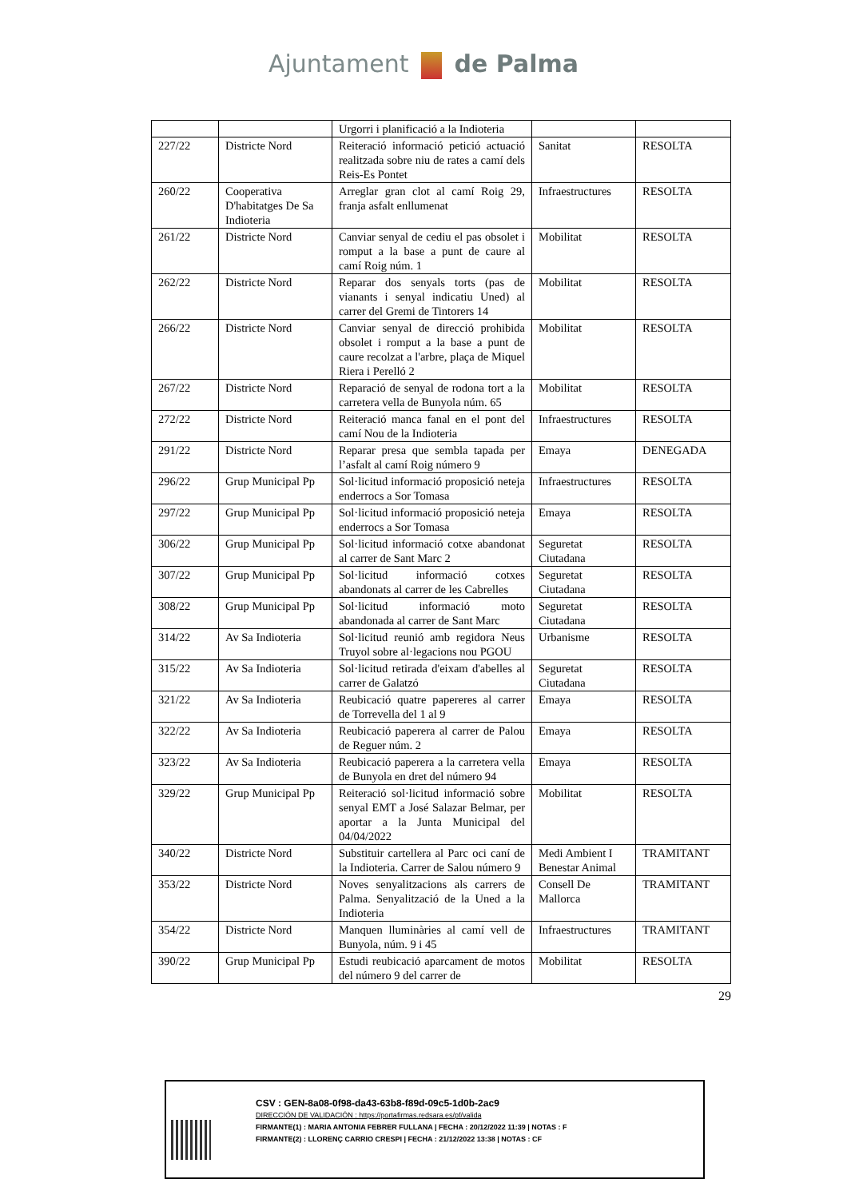Ajuntament de Palma
| | | Urgorri i planificació a la Indioteria | | |
| 227/22 | Districte Nord | Reiteració informació petició actuació realitzada sobre niu de rates a camí dels Reis-Es Pontet | Sanitat | RESOLTA |
| 260/22 | Cooperativa D'habitatges De Sa Indioteria | Arreglar gran clot al camí Roig 29, franja asfalt enllumenat | Infraestructures | RESOLTA |
| 261/22 | Districte Nord | Canviar senyal de cediu el pas obsolet i romput a la base a punt de caure al camí Roig núm. 1 | Mobilitat | RESOLTA |
| 262/22 | Districte Nord | Reparar dos senyals torts (pas de vianants i senyal indicatiu Uned) al carrer del Gremi de Tintorers 14 | Mobilitat | RESOLTA |
| 266/22 | Districte Nord | Canviar senyal de direcció prohibida obsolet i romput a la base a punt de caure recolzat a l'arbre, plaça de Miquel Riera i Perelló 2 | Mobilitat | RESOLTA |
| 267/22 | Districte Nord | Reparació de senyal de rodona tort a la carretera vella de Bunyola núm. 65 | Mobilitat | RESOLTA |
| 272/22 | Districte Nord | Reiteració manca fanal en el pont del camí Nou de la Indioteria | Infraestructures | RESOLTA |
| 291/22 | Districte Nord | Reparar presa que sembla tapada per l’asfalt al camí Roig número 9 | Emaya | DENEGADA |
| 296/22 | Grup Municipal Pp | Sol·licitud informació proposició neteja enderrocs a Sor Tomasa | Infraestructures | RESOLTA |
| 297/22 | Grup Municipal Pp | Sol·licitud informació proposició neteja enderrocs a Sor Tomasa | Emaya | RESOLTA |
| 306/22 | Grup Municipal Pp | Sol·licitud informació cotxe abandonat al carrer de Sant Marc 2 | Seguretat Ciutadana | RESOLTA |
| 307/22 | Grup Municipal Pp | Sol·licitud informació cotxes abandonats al carrer de les Cabrelles | Seguretat Ciutadana | RESOLTA |
| 308/22 | Grup Municipal Pp | Sol·licitud informació moto abandonada al carrer de Sant Marc | Seguretat Ciutadana | RESOLTA |
| 314/22 | Av Sa Indioteria | Sol·licitud reunió amb regidora Neus Truyol sobre al·legacions nou PGOU | Urbanisme | RESOLTA |
| 315/22 | Av Sa Indioteria | Sol·licitud retirada d'eixam d'abelles al carrer de Galatzó | Seguretat Ciutadana | RESOLTA |
| 321/22 | Av Sa Indioteria | Reubicació quatre papereres al carrer de Torrevella del 1 al 9 | Emaya | RESOLTA |
| 322/22 | Av Sa Indioteria | Reubicació paperera al carrer de Palou de Reguer núm. 2 | Emaya | RESOLTA |
| 323/22 | Av Sa Indioteria | Reubicació paperera a la carretera vella de Bunyola en dret del número 94 | Emaya | RESOLTA |
| 329/22 | Grup Municipal Pp | Reiteració sol·licitud informació sobre senyal EMT a José Salazar Belmar, per aportar a la Junta Municipal del 04/04/2022 | Mobilitat | RESOLTA |
| 340/22 | Districte Nord | Substituir cartellera al Parc oci caní de la Indioteria. Carrer de Salou número 9 | Medi Ambient I Benestar Animal | TRAMITANT |
| 353/22 | Districte Nord | Noves senyalitzacions als carrers de Palma. Senyalització de la Uned a la Indioteria | Consell De Mallorca | TRAMITANT |
| 354/22 | Districte Nord | Manquen lluminàries al camí vell de Bunyola, núm. 9 i 45 | Infraestructures | TRAMITANT |
| 390/22 | Grup Municipal Pp | Estudi reubicació aparcament de motos del número 9 del carrer de | Mobilitat | RESOLTA |
29
CSV : GEN-8a08-0f98-da43-63b8-f89d-09c5-1d0b-2ac9
DIRECCIÓN DE VALIDACIÓN : https://portafirmas.redsara.es/pf/valida
FIRMANTE(1) : MARIA ANTONIA FEBRER FULLANA | FECHA : 20/12/2022 11:39 | NOTAS : F
FIRMANTE(2) : LLORENÇ CARRIO CRESPI | FECHA : 21/12/2022 13:38 | NOTAS : CF